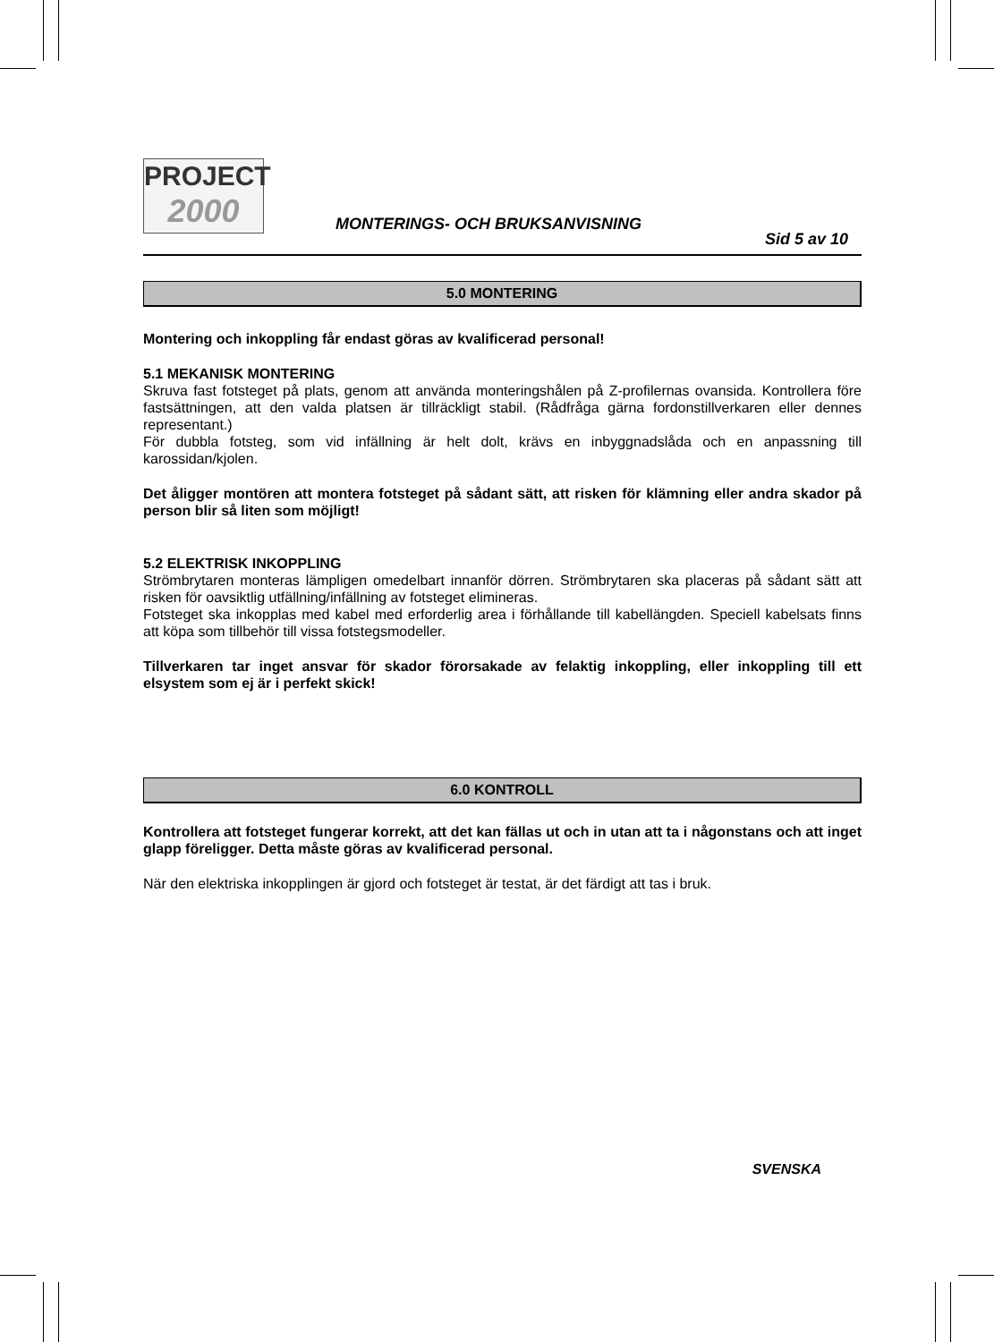PROJECT
2000
MONTERINGS- OCH BRUKSANVISNING
Sid 5 av 10
5.0 MONTERING
Montering och inkoppling får endast göras av kvalificerad personal!
5.1 MEKANISK MONTERING
Skruva fast fotsteget på plats, genom att använda monteringshålen på Z-profilernas ovansida. Kontrollera före fastsättningen, att den valda platsen är tillräckligt stabil. (Rådfråga gärna fordonstillverkaren eller dennes representant.)
För dubbla fotsteg, som vid infällning är helt dolt, krävs en inbyggnadslåda och en anpassning till karossidan/kjolen.
Det åligger montören att montera fotsteget på sådant sätt, att risken för klämning eller andra skador på person blir så liten som möjligt!
5.2 ELEKTRISK INKOPPLING
Strömbrytaren monteras lämpligen omedelbart innanför dörren. Strömbrytaren ska placeras på sådant sätt att risken för oavsiktlig utfällning/infällning av fotsteget elimineras.
Fotsteget ska inkopplas med kabel med erforderlig area i förhållande till kabellängden. Speciell kabelsats finns att köpa som tillbehör till vissa fotstegsmodeller.
Tillverkaren tar inget ansvar för skador förorsakade av felaktig inkoppling, eller inkoppling till ett elsystem som ej är i perfekt skick!
6.0 KONTROLL
Kontrollera att fotsteget fungerar korrekt, att det kan fällas ut och in utan att ta i någonstans och att inget glapp föreligger. Detta måste göras av kvalificerad personal.
När den elektriska inkopplingen är gjord och fotsteget är testat, är det färdigt att tas i bruk.
SVENSKA